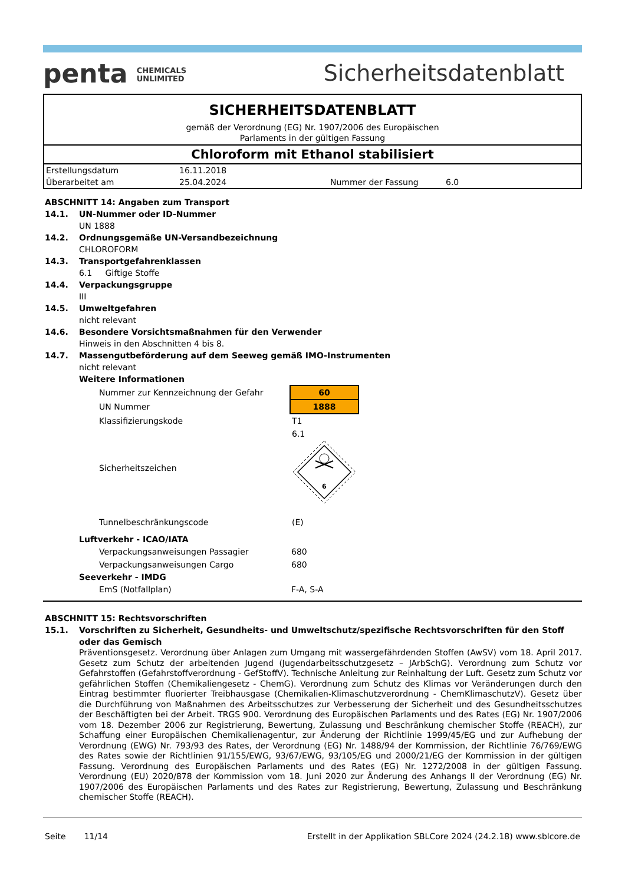penta CHEMICALS
UNLIMITED
Sicherheitsdatenblatt
SICHERHEITSDATENBLATT
gemäß der Verordnung (EG) Nr. 1907/2006 des Europäischen
Parlaments in der gültigen Fassung
Chloroform mit Ethanol stabilisiert
| Erstellungsdatum | 16.11.2018 | | |
| Überarbeitet am | 25.04.2024 | Nummer der Fassung | 6.0 |
ABSCHNITT 14: Angaben zum Transport
14.1. UN-Nummer oder ID-Nummer
UN 1888
14.2. Ordnungsgemäße UN-Versandbezeichnung
CHLOROFORM
14.3. Transportgefahrenklassen
6.1 Giftige Stoffe
14.4. Verpackungsgruppe
III
14.5. Umweltgefahren
nicht relevant
14.6. Besondere Vorsichtsmaßnahmen für den Verwender
Hinweis in den Abschnitten 4 bis 8.
14.7. Massengutbeförderung auf dem Seeweg gemäß IMO-Instrumenten
nicht relevant
Weitere Informationen
| Nummer zur Kennzeichnung der Gefahr | 60 |
| UN Nummer | 1888 |
| Klassifizierungskode | T1 |
| Sicherheitszeichen | 6.1 6 |
| Tunnelbeschränkungscode | (E) |
Luftverkehr - ICAO/IATA
| Verpackungsanweisungen Passagier | 680 |
| Verpackungsanweisungen Cargo | 680 |
Seeverkehr - IMDG
| EmS (Notfallplan) | F-A, S-A |
ABSCHNITT 15: Rechtsvorschriften
15.1. Vorschriften zu Sicherheit, Gesundheits- und Umweltschutz/spezifische Rechtsvorschriften für den Stoff oder das Gemisch
Präventionsgesetz. Verordnung über Anlagen zum Umgang mit wassergefährdenden Stoffen (AwSV) vom 18. April 2017. Gesetz zum Schutz der arbeitenden Jugend (Jugendarbeitsschutzgesetz – JArbSchG). Verordnung zum Schutz vor Gefahrstoffen (Gefahrstoffverordnung - GefStoffV). Technische Anleitung zur Reinhaltung der Luft. Gesetz zum Schutz vor gefährlichen Stoffen (Chemikaliengesetz - ChemG). Verordnung zum Schutz des Klimas vor Veränderungen durch den Eintrag bestimmter fluorierter Treibhausgase (Chemikalien-Klimaschutzverordnung - ChemKlimaschutzV). Gesetz über die Durchführung von Maßnahmen des Arbeitsschutzes zur Verbesserung der Sicherheit und des Gesundheitsschutzes der Beschäftigten bei der Arbeit. TRGS 900. Verordnung des Europäischen Parlaments und des Rates (EG) Nr. 1907/2006 vom 18. Dezember 2006 zur Registrierung, Bewertung, Zulassung und Beschränkung chemischer Stoffe (REACH), zur Schaffung einer Europäischen Chemikalienagentur, zur Änderung der Richtlinie 1999/45/EG und zur Aufhebung der Verordnung (EWG) Nr. 793/93 des Rates, der Verordnung (EG) Nr. 1488/94 der Kommission, der Richtlinie 76/769/EWG des Rates sowie der Richtlinien 91/155/EWG, 93/67/EWG, 93/105/EG und 2000/21/EG der Kommission in der gültigen Fassung. Verordnung des Europäischen Parlaments und des Rates (EG) Nr. 1272/2008 in der gültigen Fassung. Verordnung (EU) 2020/878 der Kommission vom 18. Juni 2020 zur Änderung des Anhangs II der Verordnung (EG) Nr. 1907/2006 des Europäischen Parlaments und des Rates zur Registrierung, Bewertung, Zulassung und Beschränkung chemischer Stoffe (REACH).
Seite 11/14 Erstellt in der Applikation SBLCore 2024 (24.2.18) www.sblcore.de